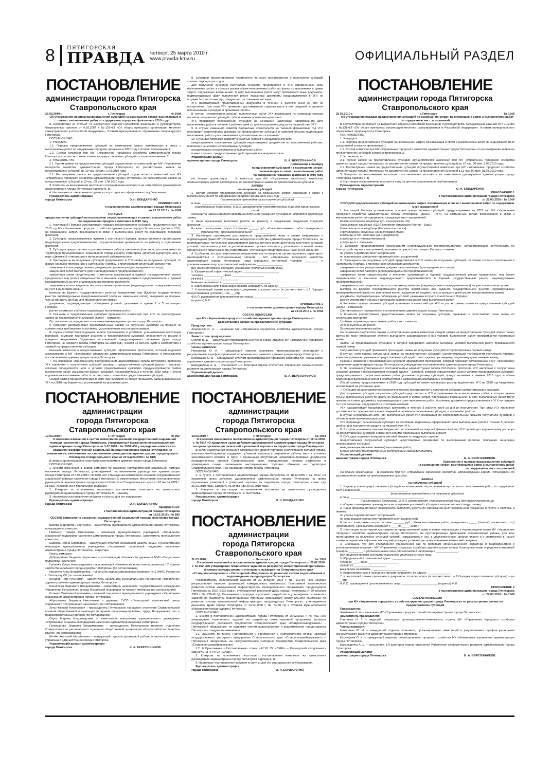8
ПЯТИГОРСКАЯ
ПРАВДА
четверг, 25 марта 2010 г.
www.pravda-kmv.ru
ОФИЦИАЛЬНЫЙ РАЗДЕЛ
ПОСТАНОВЛЕНИЕ
администрации города Пятигорска
Ставропольского края
22.03.2010 г. г. Пятигорск № 1048
Об утверждении порядка предоставления субсидий на возмещение затрат, возникающих в связи с выполнением работ по содержанию городских фонтанов в 2010 году
В соответствии со статьей 78 Бюджетного кодекса Российской Федерации и руководствуясь Федеральным законом от 6.10.2003 г. №131-ФЗ «Об общих принципах организации местного самоуправления в Российской Федерации», Уставом муниципального образования города-курорта Пятигорска,
ПОСТАНОВЛЯЮ:
1. Утвердить:
1.1. Порядок предоставления субсидий на возмещение затрат, возникающих в связи с выполнением работ по содержанию городских фонтанов в 2010 году согласно приложению 1;
1.2. Состав комиссии при МУ «Управление городского хозяйства администрации города Пятигорска» по рассмотрению заявок на предоставление субсидий согласно приложению 2.
2. Установить, что:
2.1. Прием заявок на предоставление субсидий осуществляется комиссией при МУ «Управление городского хозяйства администрации города Пятигорска» по рассмотрению заявок на предоставление субсидий до 10 час. 00 мин. 1.04.2010 года;
2.2. Рассмотрение заявок на предоставление субсидий осуществляется комиссией при МУ «Управление городского хозяйства администрации города Пятигорска» по рассмотрению заявок на предоставление субсидий в 12 час. 00 мин. 1.04.2010 года.
3. Контроль за выполнением настоящего постановления возложить на заместителя руководителя администрации города Пятигорска Карпову В. В.
4. Настоящее постановление вступает в силу со дня его официального опубликования.
Руководитель администрации
города Пятигорска О. Н. БОНДАРЕНКО
ПРИЛОЖЕНИЕ 1
к постановлению администрации города Пятигорска
от 22.03.2010 г. № 1048
ПОРЯДОК
предоставления субсидий на возмещение затрат, возникающих в связи с выполнением работ по содержанию городских фонтанов в 2010 году
1. Настоящий Порядок устанавливает порядок предоставления субсидий, предусмотренных на 2010 год МУ «Управление городского хозяйства администрации города Пятигорска» (далее – УГХ), на возмещение затрат, возникающих в связи с выполнением работ по содержанию городских фонтанов.
2. Субсидии, предусмотренные пунктом 1 настоящего Порядка, предоставляются организациям (индивидуальным предпринимателям), осуществляющим деятельность по ремонту и содержанию фонтанов.
3. Субсидия предоставляется для выполнения работ в отношении фонтанов, расположенных на территории муниципального образования города-курорта Пятигорска (включая Курортную зону и парк «Цветник») и являющихся муниципальной собственностью.
4. Претенденты на получение субсидий представляют в УГХ заявку на получение субсидий, по форме согласно приложению к настоящему Порядку, с приложением следующих документов:
заверенная копия учредительных документов организации (для юридического лица);
заверенная копия паспорта (для индивидуального предпринимателя);
заверенная копия свидетельства о внесении организации в Единый государственный реестр юридических лиц (копия свидетельства о внесении индивидуального предпринимателя в Единый государственный реестр индивидуальных предпринимателей);
заверенная копия свидетельства о постановке организации (индивидуального предпринимателя) на учет в налоговом органе;
выписка из Единого государственного реестра юридических лиц (Единого государственного реестра индивидуальных предпринимателей) (либо ее заверенная копия), выданная не позднее, чем за тридцать дней до дня предоставления заявки;
документы, подтверждающие соблюдение условий, указанных в пункте 2 и 3 настоящего Порядка;
расчет стоимости и объема подлежащих выполнению работ.
5. Решение о предоставлении субсидий принимается комиссией при УГХ по рассмотрению заявок на предоставление субсидий (далее – комиссия).
Состав комиссии определяется постановлением администрации города Пятигорска.
6. Комиссия рассматривает предоставленные заявки на получение субсидий на предмет их соответствия требованиям и условиям, установленным настоящим порядком.
В случае соответствия поданных заявок требованиям и условиям, установленным настоящим порядком, комиссия принимает решение о предоставлении субсидий, определяет их размер в пределах выделенных бюджетных ассигнований, предусмотренных решением Думы города Пятигорска «О бюджете города Пятигорска на 2010 год», исходя из расчета сумм в соответствии с заявкой на предоставление субсидии.
Решение комиссии о предоставлении субсидий оформляется протоколом, который подлежит согласованию с МУ «Финансовое управление администрации города Пятигорска» и утверждению постановлением администрации города Пятигорска.
7. На основании утвержденного постановлением администрации города Пятигорска протокола УГХ заключает с получателем субсидий договор о предоставлении субсидий (далее – договор), которым определяются цели и условия предоставления субсидий, предусматривается график выполнения работ, указывается размер субсидий, предоставляемых в течение 2010 года, и объем подлежащих выполнению работ в соответствии с заявкой на предоставление субсидий.
Общий размер предоставляемых в 2010 году субсидий не может превышать размер выделенных УГХ на 2010 год бюджетных ассигнований на указанные цели.
8. Субсидии предоставляются ежемесячно по мере возникновения у получателя субсидий соответствующих расходов.
Для получения субсидии получатель субсидий представляет в УГХ оформленные акты выполненных работ, в которых указан объем выполненных работ по факту их выполнения и сумма затрат, подлежащих возмещению. К акту выполненных работ могут прилагаться иные документы, подтверждающие факт выполнения работ. Указанные документы предоставляются в УГХ не позднее 5-го числа месяца, следующего за отчетным месяцем.
УГХ рассматривает представленные документы в течение 3 рабочих дней со дня их поступления. При этом УГХ проверяет достоверность содержащихся в них сведений и целевое использование субсидии, и принимает работы.
В случае неподписания акта(ов) выполненных работ УГХ возвращает их сопроводительным письмом получателю субсидий с обоснованием причин неподписания.
УГХ производит перечисление субсидии на основании надлежаще оформленного акта выполненных работ в течение 5 рабочих дней со дня поступления средств на лицевой счет УГХ.
9. В случае изменения лимитов бюджетных обязательств на текущий финансовый год УГХ производит корректировку договора на предоставление субсидий и изменяет объемы подлежащих выполнению работ путем заключения дополнительного соглашения.
10. Субсидия подлежит возврату в местный бюджет в следующих случаях:
предоставления получателем субсидий недостоверных документов по выполненным работам, повлекших нецелевое использование субсидии;
ненадлежащее (некачественное) выполнение работ;
в иных случаях, предусмотренных действующим законодательством.
Управляющий делами
администрации города Пятигорска В. А. ВЕРЕТЕННИКОВ
Приложение к порядку
предоставления субсидий на возмещение затрат,
возникающих в связи с выполнением работ
по содержанию городских фонтанов в 2010 году
На бланке организации В комиссию при МУ «Управление городского хозяйства администрации города Пятигорска» по рассмотрению заявок на предоставление субсидий
ЗАЯВКА
на получение субсидий
1. Изучив условия предоставления субсидий на возмещение затрат, возникших в связи с выполнением работ по содержанию городских фонтанов в 2010 году ____________________
(наименование претендента на получение субсидии)
в лице, ______________________________________________
(наименование должности, Ф.И.О. руководителя, уполномоченного лица для юридического лица)
сообщает о намерении претендовать на получение указанной субсидии и направляет настоящую заявку.
2. Наша организация выполняет работы по ремонту и содержанию следующих городских фонтанов: ________________________________
В связи с этим размер затрат составляет ______ руб.; объем выполненных работ определяется ________ (прилагается); срок выполнения работ – __________.
3. Настоящим гарантируем достоверность представленной нами в заявке информации и подтверждаем право МУ «Управление городского хозяйства администрации города Пятигорска», не противоречащее требованию формирования равных для всех претендентов на получение субсидий условий, запрашивать у нас, в уполномоченных органах власти и у упомянутых в нашей заявке юридических и физических лиц информацию, уточняющую представленные нами в ней сведения.
4. Сообщаем, что для оперативного уведомления нас по вопросам организационного характера и взаимодействия с уполномоченным органом – МУ «Управление городского хозяйства администрации города Пятигорска» нами определен контактный телефон ________ и уполномоченное лицо для контактной информации ________________.
Все сведения просим сообщать указанному уполномоченному лицу.
5. Юридический и фактический адрес: ______________________
телефон ____________, факс ____________________
ИНН/КПП __________/__________.
Банковские реквизиты: ______________________________.
6. Корреспонденцию в наш адрес просим направлять по адресу: __________________.
7. К настоящей заявке прилагаются документы согласно описи (в соответствии с п.3 Порядка предоставления субсидии) – на ___стр.
Ф.И.О. руководителя (уполномоченного лица) ______________________
(подпись) М.П.
ПРИЛОЖЕНИЕ 2
к постановлению администрации города Пятигорска
от 22.03.2010 г. № 1048
СОСТАВ КОМИССИИ
при МУ «Управление городского хозяйства администрации города Пятигорска» по рассмотрению заявок на предоставление субсидий
Председатель:
Алейников И. А. – начальник МУ «Управление городского хозяйства администрации города Пятигорска»
Заместитель председателя:
Суслов В. Б. – заведующий производственно-техническим отделом МУ «Управление городского хозяйства администрации города Пятигорска»
Члены комиссии:
Николаева Ю. И. – заведующий отделом экономики, прогнозирования, инвестиций и регулирования тарифов управления экономического развития администрации города Пятигорска
Кислицына О. В. – заведующий отделом финансирования городского хозяйства МУ «Финансовое управление администрации города Пятигорска»
Бархударянц А. Д. – специалист 1-й категории отдела статистики Управления экономического развития администрации города Пятигорска
Управляющий делами
администрации города Пятигорска В. А. ВЕРЕТЕННИКОВ
ПОСТАНОВЛЕНИЕ
администрации
города Пятигорска
Ставропольского края
19.03.2010 г. г. Пятигорск № 992
О внесении изменения в состав комиссии по оказанию государственной социальной помощи населению города Пятигорска, утвержденный постановлением руководителя администрации города Пятигорска от 3.07.2008 г. № 3368 «Об утверждении комиссии по оказанию государственной социальной помощи населению города Пятигорска» (с изменениями, внесенными постановлением руководителя администрации города-курорта Пятигорска Ставропольского края от 20 марта 2009 г. № 818)
В связи с организационно-штатными изменениями в администрации города Пятигорска
ПОСТАНОВЛЯЮ:
1. Внести изменения в состав комиссии по оказанию государственной социальной помощи населению города Пятигорска, утвержденный постановлением руководителя администрации города Пятигорска от 3.07.2008 г. № 3368 «Об утверждении комиссии по оказанию государственной социальной помощи населению города Пятигорска» (с изменениями, внесенными постановлением руководителя администрации города-курорта Пятигорска Ставропольского края от 20 марта 2009 г. № 818), изложив его в прилагаемой редакции.
2. Контроль за исполнением настоящего постановления возложить на заместителя руководителя администрации города Пятигорска М. Г. Вахову.
3. Настоящее постановление вступает в силу со дня его подписания.
Руководитель администрации
города Пятигорска О. Н. БОНДАРЕНКО
ПРИЛОЖЕНИЕ
к постановлению администрации города Пятигорска
от 19.03.2010 г. № 992
СОСТАВ комиссии по оказанию государственной социальной помощи населению города Пятигорска
Вахова Маргарита Георгиевна – заместитель руководителя администрации города Пятигорска, председатель комиссии;
Павленко Тамара Николаевна – начальник муниципального учреждения «Управление социальной поддержки населения администрации города Пятигорска», заместитель председателя комиссии;
Баркова Ирина Борисовна – заведующий отделом социальной защиты семьи и реабилитации инвалидов муниципального учреждения «Управление социальной поддержки населения администрации города Пятигорска», секретарь;
Члены комиссии:
Добродомова Людмила Борисовна – исполняющий обязанности директора МУП «Социальная поддержка населения»
Гришина Ольга Александровна – исполняющий обязанности заместителя директора ГУ «Центр занятости населения города-курорта Пятигорска» (по согласованию)
Игропуло Анна Владимировна – начальник отдела камеральных проверок № 2 ИФНС России по г. Пятигорску СК (по согласованию)
Кинасов Петр Рубенович – заместитель начальника муниципального учреждения «Управление здравоохранения администрации города Пятигорска»
Коноплева Маргарита Владимировна – заместитель начальника Государственного учреждения Управление Пенсионного фонда Российской Федерации по городу Пятигорску (по согласованию)
Котенко Светлана Васильевна – главный специалист муниципального учреждения «Управление образования администрации города Пятигорска»
Абросимова Людмила Николаевна – директор ГУСО «Пятигорский комплексный центр социального обслуживания населения» (по согласованию)
Лега Николай Николаевич – председатель Пятигорского городского отделения Ставропольской краевой общественной организации ветеранов (пенсионеров) войны, труда, Вооруженных сил и правоохранительных органов (по согласованию)
Серга Марина Владимировна – заместитель начальника муниципального учреждения «Управление социальной поддержки населения администрации города Пятигорска»
Пономарева Людмила Владимировна – председатель Пятигорского местного отделения Ставропольского регионального отделения общественной организации «Всероссийского общества глухих» (по согласованию)
Штейн Анатолий Михайлович – заведующий отделом договорной работы и анализа правового управления администрации города Пятигорска
Управляющий делами администрации
города Пятигорска В. А. ВЕРЕТЕННИКОВ
ПОСТАНОВЛЕНИЕ
администрации
города Пятигорска
Ставропольского края
19.03.2010 г. г. Пятигорск № 1043
О внесении изменений в постановление администрации города Пятигорска от 18.12.2009 г. № 6612 «О продлении срока действия удостоверений администрации города Пятигорска на право организации разносной и развозной торговли на территории города Пятигорска»
В целях недопущения снижения сложившегося уровня торгового обслуживания жителей города, учитывая необходимость поддержки субъектов торговли и сохранения рабочих мест в условиях экономического кризиса, в связи с временным отсутствием нормативно-правовых документов государственных органов Ставропольского края, определяющих порядок разработки и утверждения схемы размещения нестационарных торговых объектов на территории Ставропольского края, и на основании Устава города Пятигорска
ПОСТАНОВЛЯЮ:
1. В пункте 1 постановления администрации города Пятигорска от 18.12.2009 г. № 6612 «О продлении срока действия удостоверений администрации города Пятигорска на право организации разносной и развозной торговли на территории города Пятигорска» слова «до 31.03.2010 года» заменить на слова «до 30.06.2010 года».
2. Контроль за настоящим постановлением возложить на заместителя руководителя администрации города Пятигорска С. В. Нестякова.
Руководитель администрации
города Пятигорска О. Н. БОНДАРЕНКО
ПОСТАНОВЛЕНИЕ
администрации
города Пятигорска
Ставропольского края
22.03.2010 г. г. Пятигорск № 1050
О внесении изменений в постановление администрации города Пятигорска от 26.02.2010 г. № 692 «Об утверждении технического задания на разработку инвестиционной программы филиала государственного унитарного предприятия Ставропольского края «Ставропольводоканал» – Пятигорский «Водоканал» по развитию систем водоснабжения и водоотведения города-курорта Пятигорска»
Руководствуясь Федеральным законом от 30 декабря 2004 г. № 210-ФЗ «Об основах регулирования тарифов организаций коммунального комплекса», Программой комплексного развития систем коммунальной инфраструктуры муниципального образования города-курорта Пятигорска на 2010–2015 годы», утвержденной решением Думы города Пятигорска от 29 декабря 2009 г. № 130-49 ГД, Положением о порядке и условиях разработки и утверждения технических заданий по разработке инвестиционных программ организаций коммунального комплекса по развитию систем коммунальной инфраструктуры города-курорта Пятигорска», утвержденного решением Думы города Пятигорска от 24.04.2008 г. № 54-30 ГД и Уставом муниципального образования города-курорта Пятигорска,
ПОСТАНОВЛЯЮ:
1. Внести в постановление администрации города Пятигорска от 26.02.2010 г. № 692 «Об утверждении технического задания на разработку инвестиционной программы филиала государственного унитарного предприятия Ставропольского края «Ставропольводоканал» – Пятигорский «Водоканал» по развитию систем водоснабжения и водоотведения города-курорта Пятигорска» следующие изменения:
1.1. Заменить по тексту Постановления и Приложения к Постановлению слова: «филиал государственного унитарного предприятия Ставропольского края «Ставропольвайводоканал» – Пятигорский «Водоканал» на «Государственное унитарное предприятие Ставропольского края «Ставропольсккрайводоканал».
1.2. В Приложении к Постановлению слова: «ФГУП СК «СКВК» – Пятигорский «Водоканал» заменить на «ГУП СК «СКВК».
2. Контроль за исполнением настоящего постановления возложить на заместителя руководителя администрации города Пятигорска Карпову В. В.
3. Настоящее постановление вступает в силу со дня его официального опубликования.
Руководитель администрации
города Пятигорска О. Н. БОНДАРЕНКО
ПОСТАНОВЛЕНИЕ
администрации города Пятигорска
Ставропольского края
22.03.2010 г. г. Пятигорск № 1049
Об утверждении порядка предоставления субсидий на возмещение затрат, возникающих в связи с выполнением работ по содержанию мест захоронений
В соответствии со статьей 78 Бюджетного кодекса Российской Федерации и руководствуясь Федеральным законом от 6.10.2003 г. №131-ФЗ «Об общих принципах организации местного самоуправления в Российской Федерации», Уставом муниципального образования города-курорта Пятигорска,
ПОСТАНОВЛЯЮ:
1. Утвердить:
1.1. Порядок предоставления субсидий на возмещение затрат, возникающих в связи с выполнением работ по содержанию мест захоронений согласно приложению 1.
1.2. Состав комиссии при МУ «Управление городского хозяйства администрации города Пятигорска» по рассмотрению заявок на предоставление субсидий согласно приложению 2.
2. Установить, что:
2.1. Прием заявок на предоставление субсидий осуществляется комиссией при МУ «Управление городского хозяйства администрации города Пятигорска» по рассмотрению заявок на предоставление субсидий до 10 час. 00 мин. 1.04.2010 года;
2.2. Рассмотрение заявок на предоставление субсидий осуществляется комиссией при МУ «Управление городского хозяйства администрации города Пятигорска» по рассмотрению заявок на предоставление субсидий в 12 час. 00 мин. 01.04.2010 года.
3. Контроль за выполнением настоящего постановления возложить на заместителя руководителя администрации города Пятигорска Карпову В. В.
4. Настоящее постановление вступает в силу со дня его официального опубликования.
Руководитель администрации
города Пятигорска О. Н. БОНДАРЕНКО
ПРИЛОЖЕНИЕ 1
к постановлению администрации города Пятигорска
от 22.03.2010 г. № 1049
ПОРЯДОК предоставления субсидий на возмещение затрат, возникающих в связи с выполнением работ по содержанию мест захоронений
1. Настоящий Порядок устанавливает условия предоставления субсидий, предусмотренных на 2010 год МУ «Управление городского хозяйства администрации города Пятигорска» (далее – УГХ), на возмещение затрат, возникающих в связи с выполнением работ по содержанию следующих мест захоронений:
Краснослободское кладбище (ул. Ессентукская, 29);
Хорошевское кладбище (512-й километр автодороги Ростов – Баку);
Новопятигорское кладбище (Нальчикское шоссе);
Горячеводское кладбище (Левадчинский спуск);
кладбище в пос. Свободы (ул. Пожарского);
кладбище в ст. Константиновской,
кладбище в х. Казачьем.
2. Субсидии предоставляются организациям (индивидуальным предпринимателям), осуществляющим деятельность по благоустройству мест захоронений, указанных в пункте 1 настоящего Порядка, а именно:
по уборке территорий мест захоронений;
по организации освещения территорий мест захоронений.
3. Претенденты на получение субсидий представляют в УГХ заявку на получение субсидий, по форме согласно приложению к настоящему Порядку, с приложением следующих документов:
заверенная копия учредительных документов организации (для юридического лица);
заверенная копия паспорта (для индивидуального предпринимателя);
заверенная копия свидетельства о внесении организации в Единый государственный реестр юридических лиц (копия свидетельства о внесении индивидуального предпринимателя в Единый государственный реестр индивидуальных предпринимателей);
заверенная копия свидетельства о постановке организации (индивидуального предпринимателя) на учет в налоговом органе;
выписка из Единого государственного реестра юридических лиц (Единого государственного реестра индивидуальных предпринимателей) (либо ее заверенная копия), выданная не позднее, чем за тридцать дней до дня предоставления заявки;
документы, подтверждающие соблюдение условий, указанных в пункте 2 настоящего Порядка;
расчет стоимости и объема подлежащих выполнению работ, срок выполнения работ.
4. Решение о предоставлении субсидий принимается комиссией при УГХ по рассмотрению заявок на предоставление субсидий (далее – комиссия).
Состав комиссии определяется постановлением администрации города Пятигорска.
5. Комиссия рассматривает предоставленные заявки на получение субсидий, оценивает и сопоставляет такие заявки по следующим критериям:
1) объем подлежащих выполнению работ и их стоимость;
2) срок выполнения работ;
3) качество выполнения работ.
На основании результатов оценки и сопоставления заявок комиссией каждой заявке на предоставление субсидий относительно других по мере уменьшения степени выгодности содержащихся в них условий выполнения работ присваивается порядковый номер.
Заявке на предоставление субсидий, в которой содержатся наиболее выгодные условия выполнения работ, присваивается первый номер.
Получателем субсидий признается претендент, заявке на получение субсидий которого присвоен первый номер.
В случае, если подана только одна заявка на предоставление субсидий, соответствующая требованиям настоящего порядка, комиссия принимает решение о предоставлении субсидий только одному претенденту, подавшему единственную заявку.
Решение комиссии о предоставлении субсидий оформляется протоколом, который подлежит согласованию с МУ «Финансовое управление администрации города Пятигорска» и утверждению постановлением администрации города Пятигорска.
6. На основании утвержденного постановлением администрации города Пятигорска протокола УГХ заключает с получателем субсидий договор о предоставлении субсидий (далее – договор), которым определяются цели и условия предоставления субсидий, предусматривается график выполнения работ, указывается размер субсидий, предоставляемых в течение 2010 года, и объем подлежащих выполнению работ в соответствии с заявкой на предоставление субсидий.
Общий размер предоставляемых в 2010 году субсидий не может превышать размер выделенных УГХ на 2010 год бюджетных ассигнований на указанные цели.
7. Субсидии предоставляются ежемесячно по мере возникновения у получателя субсидий соответствующих расходов.
Для получения субсидии получатель субсидий представляет в УГХ оформленные акты выполненных работ, в которых указан объем выполненных работ по факту их выполнения и сумма затрат, подлежащих возмещению. К акту выполненных работ могут прилагаться иные документы, подтверждающие факт выполнения работ. Указанные документы предоставляются в УГХ не позднее 5-го числа месяца, следующего за отчетным месяцем.
УГХ рассматривает представленные документы в течение 3 рабочих дней со дня их поступления. При этом УГХ проверяет достоверность содержащихся в них сведений и целевое использование субсидии, и принимает работы.
В случае неподписания акта (ов) выполненных работ УГХ возвращает их сопроводительным письмом получателю субсидий с обоснованием причин неподписания.
УГХ производит перечисление субсидии на основании надлежаще оформленного акта выполненных работ в течение 5 рабочих дней со дня поступления средств на лицевой счет УГХ.
8. В случае изменения лимитов бюджетных ассигнований на текущий финансовый год УГХ производит корректировку договора на предоставление субсидий и изменяет объемы подлежащих выполнению работ.
9. Субсидия подлежит возврату в местный бюджет в следующих случаях:
предоставления получателем субсидий недостоверных документов по выполненным работам, повлекших нецелевое использование субсидии;
ненадлежащее (не качественное) выполнение работ;
в иных случаях, предусмотренных действующим законодательством.
Управляющий делами
администрации города Пятигорска В. А. ВЕРЕТЕННИКОВ
Приложение к порядку предоставления субсидий
на возмещение затрат, возникающих в связи с выполнением работ
по содержанию мест захоронений
На бланке организации В комиссию при МУ «Управление городского хозяйства администрации города Пятигорска» по рассмотрению заявок на предоставление субсидии
ЗАЯВКА
на получение субсидий
1. Изучив условия предоставления субсидий на возмещение затрат, возникающих в связи с выполнением работ по содержанию мест захоронений, _____________________________
(наименование претендента на получение субсидии)
в лице, ______________________________________________
(наименование должности, Ф.И.О. руководителя, уполномоченного лица для юридического лица)
сообщает о намерении претендовать на получение указанной субсидии и направляет настоящую заявку.
2. Наша организация имеет возможность выполнять работы по содержанию мест захоронений, указанных в пункте 1 Порядка, а именно:
по уборке территорий мест захоронений;
по организации освещения территорий мест захоронений.
В связи с этим размер затрат составит _______ руб., объем выполненных работ определяется _____ (сметой, расчетом и т.п.) (прилагается). Срок выполнения работ с ____ по_____ 2010 г.
3. Настоящим гарантируем достоверность представленной нами в заявке информации и подтверждаем право МУ «Управление городского хозяйства администрации города Пятигорска», не противоречащее требованию формирования равных для всех претендентов на получение субсидий условий, запрашивать у нас, в уполномоченных органах власти и у упомянутых в нашей заявке юридических и физических лиц информацию, уточняющую представленные нами в ней сведения.
4. Сообщаем, что для оперативного уведомления нас по вопросам организационного характера и взаимодействия с уполномоченным органом – МУ «Управление городского хозяйства администрации города Пятигорска» нами определен контактный телефон _________ и уполномоченное лицо для контактной информации ______________.
Все сведения просим сообщать указанному уполномоченному лицу.
5. Юридический и фактический адрес: __________________.
телефон ____, факс ___________________
ИНН/КПП __________/__________.
Банковские реквизиты: ______________________.
6. Корреспонденцию в наш адрес просим направлять по адресу: ______________.
7. К настоящей заявке прилагаются документы согласно описи (в соответствии с п.3 Порядка предоставления субсидии) – на ____стр.
Ф.И.О. руководителя (уполномоченного лица) ______________________ (подпись) М.П.
ПРИЛОЖЕНИЕ 2
к постановлению администрации города Пятигорска
от 22.03.2010 г. № 1049
СОСТАВ КОМИССИИ
при МУ «Управление городского хозяйства администрации города Пятигорска» по рассмотрению заявок на предоставление субсидий
Председатель:
Алейников И. А. – начальник МУ «Управление городского хозяйства администрации города Пятигорска»
Заместитель председателя:
Плетнева Н. Г. – ведущий специалист производственно-технического отдела МУ «Управление городского хозяйства администрации города Пятигорска»
Члены комиссии:
Николаева Ю. И. – заведующий отделом экономики, прогнозирования, инвестиций и регулирования тарифов управления экономического развития администрации города Пятигорска
Кислицына О. В. – заведующий отделом финансирования городского хозяйства МУ «Финансовое управление администрации города Пятигорска»
Бархударянц А. Д. – специалист 1-й категории отдела статистики Управления экономического развития администрации города Пятигорска
Управляющий делами
администрации города Пятигорска В. А. ВЕРЕТЕННИКОВ